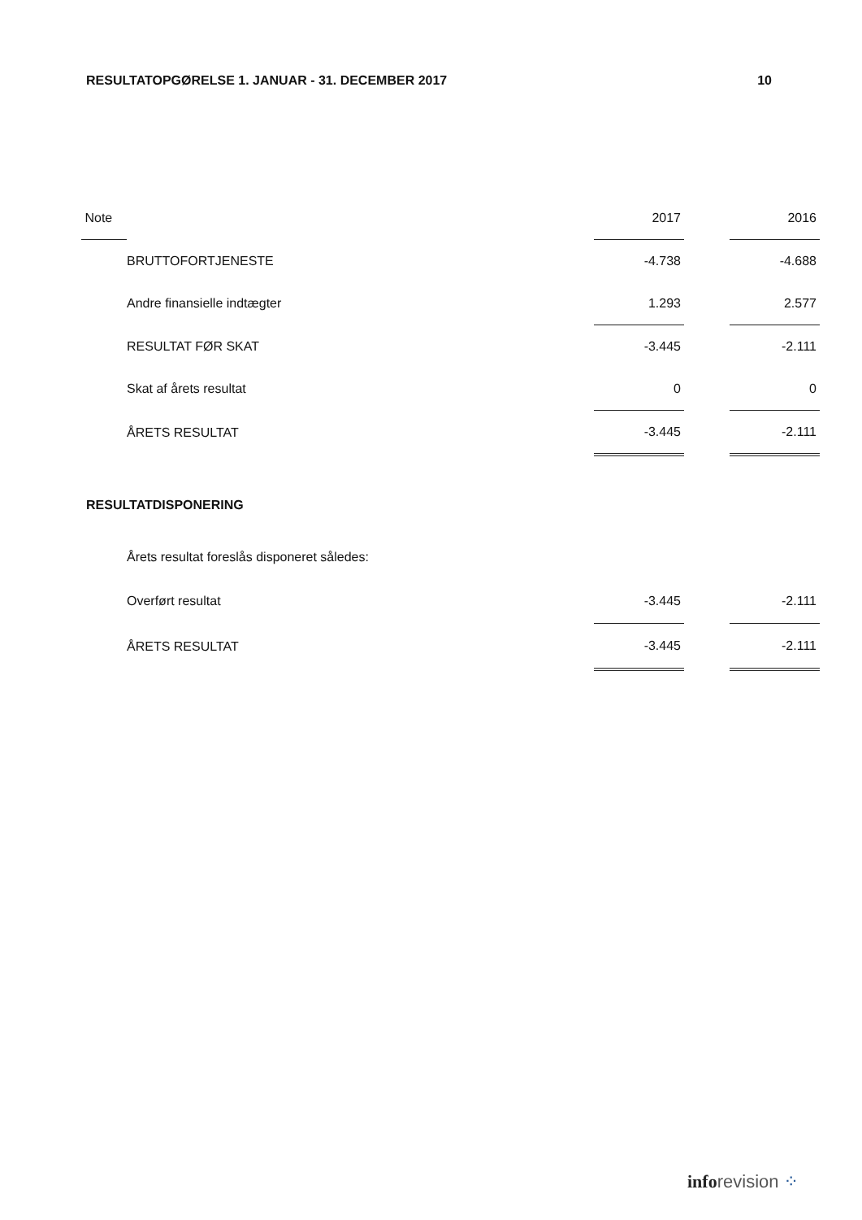RESULTATOPGØRELSE 1. JANUAR - 31. DECEMBER 2017 10
| Note | | 2017 | | 2016 |
| | BRUTTOFORTJENESTE | -4.738 | | -4.688 |
| | Andre finansielle indtægter | 1.293 | | 2.577 |
| | RESULTAT FØR SKAT | -3.445 | | -2.111 |
| | Skat af årets resultat | 0 | | 0 |
| | ÅRETS RESULTAT | -3.445 | | -2.111 |
RESULTATDISPONERING
| | Årets resultat foreslås disponeret således: | | | |
| | Overført resultat | -3.445 | | -2.111 |
| | ÅRETS RESULTAT | -3.445 | | -2.111 |
inforevision ⁘